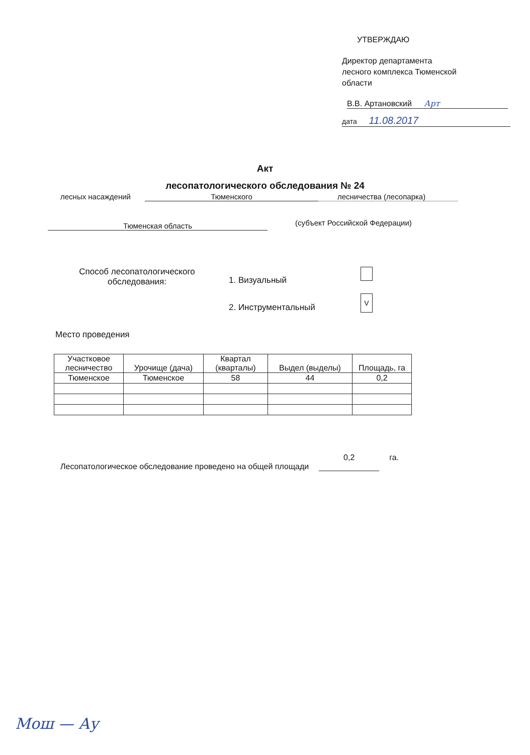УТВЕРЖДАЮ
Директор департамента
лесного комплекса Тюменской
области
В.В. Артановский Арт
дата 11.08.2017
Акт
лесопатологического обследования № 24
лесных насаждений Тюменского лесничества (лесопарка)
Тюменская область (субъект Российской Федерации)
Способ лесопатологического обследования:
1. Визуальный
2. Инструментальный
V
Место проведения
| Участковое лесничество | Урочище (дача) | Квартал (кварталы) | Выдел (выделы) | Площадь, га |
| --- | --- | --- | --- | --- |
| Тюменское | Тюменское | 58 | 44 | 0,2 |
Лесопатологическое обследование проведено на общей площади 0,2 га.
Мош — Ау